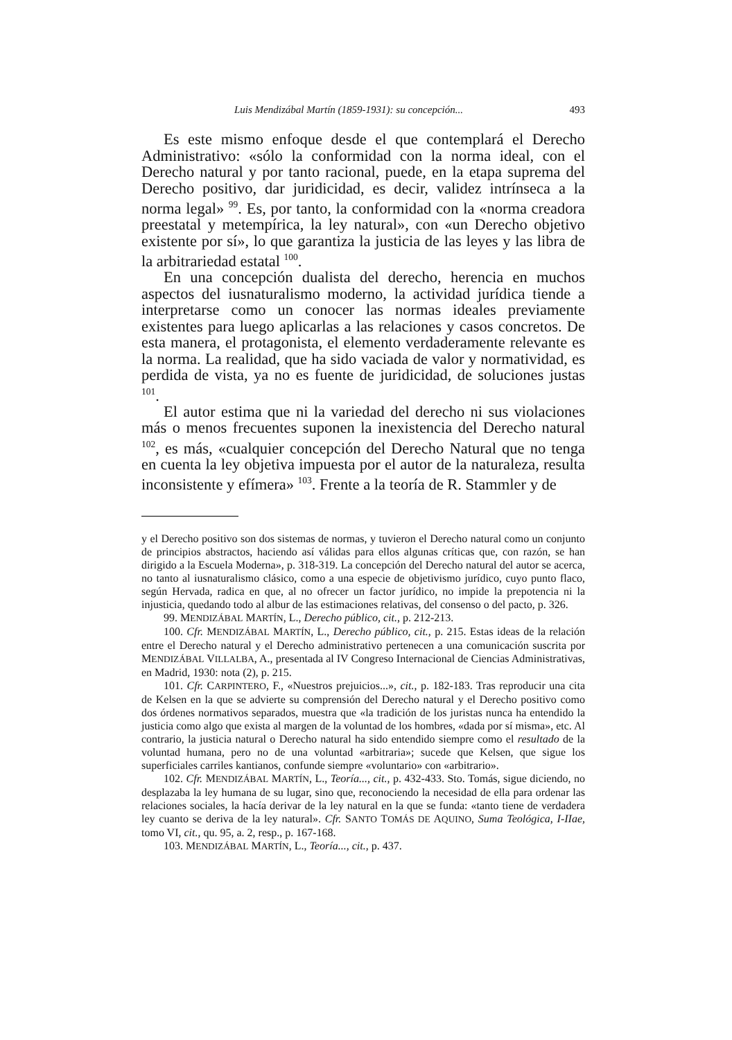Luis Mendizábal Martín (1859-1931): su concepción... 493
Es este mismo enfoque desde el que contemplará el Derecho Administrativo: «sólo la conformidad con la norma ideal, con el Derecho natural y por tanto racional, puede, en la etapa suprema del Derecho positivo, dar juridicidad, es decir, validez intrínseca a la norma legal» <sup>99</sup>. Es, por tanto, la conformidad con la «norma creadora preestatal y metempírica, la ley natural», con «un Derecho objetivo existente por sí», lo que garantiza la justicia de las leyes y las libra de la arbitrariedad estatal <sup>100</sup>.
En una concepción dualista del derecho, herencia en muchos aspectos del iusnaturalismo moderno, la actividad jurídica tiende a interpretarse como un conocer las normas ideales previamente existentes para luego aplicarlas a las relaciones y casos concretos. De esta manera, el protagonista, el elemento verdaderamente relevante es la norma. La realidad, que ha sido vaciada de valor y normatividad, es perdida de vista, ya no es fuente de juridicidad, de soluciones justas <sup>101</sup>.
El autor estima que ni la variedad del derecho ni sus violaciones más o menos frecuentes suponen la inexistencia del Derecho natural <sup>102</sup>, es más, «cualquier concepción del Derecho Natural que no tenga en cuenta la ley objetiva impuesta por el autor de la naturaleza, resulta inconsistente y efímera» <sup>103</sup>. Frente a la teoría de R. Stammler y de
y el Derecho positivo son dos sistemas de normas, y tuvieron el Derecho natural como un conjunto de principios abstractos, haciendo así válidas para ellos algunas críticas que, con razón, se han dirigido a la Escuela Moderna», p. 318-319. La concepción del Derecho natural del autor se acerca, no tanto al iusnaturalismo clásico, como a una especie de objetivismo jurídico, cuyo punto flaco, según Hervada, radica en que, al no ofrecer un factor jurídico, no impide la prepotencia ni la injusticia, quedando todo al albur de las estimaciones relativas, del consenso o del pacto, p. 326.
99. MENDIZÁBAL MARTÍN, L., Derecho público, cit., p. 212-213.
100. Cfr. MENDIZÁBAL MARTÍN, L., Derecho público, cit., p. 215. Estas ideas de la relación entre el Derecho natural y el Derecho administrativo pertenecen a una comunicación suscrita por MENDIZÁBAL VILLALBA, A., presentada al IV Congreso Internacional de Ciencias Administrativas, en Madrid, 1930: nota (2), p. 215.
101. Cfr. CARPINTERO, F., «Nuestros prejuicios...», cit., p. 182-183. Tras reproducir una cita de Kelsen en la que se advierte su comprensión del Derecho natural y el Derecho positivo como dos órdenes normativos separados, muestra que «la tradición de los juristas nunca ha entendido la justicia como algo que exista al margen de la voluntad de los hombres, «dada por sí misma», etc. Al contrario, la justicia natural o Derecho natural ha sido entendido siempre como el resultado de la voluntad humana, pero no de una voluntad «arbitraria»; sucede que Kelsen, que sigue los superficiales carriles kantianos, confunde siempre «voluntario» con «arbitrario».
102. Cfr. MENDIZÁBAL MARTÍN, L., Teoría..., cit., p. 432-433. Sto. Tomás, sigue diciendo, no desplazaba la ley humana de su lugar, sino que, reconociendo la necesidad de ella para ordenar las relaciones sociales, la hacía derivar de la ley natural en la que se funda: «tanto tiene de verdadera ley cuanto se deriva de la ley natural». Cfr. SANTO TOMÁS DE AQUINO, Suma Teológica, I-IIae, tomo VI, cit., qu. 95, a. 2, resp., p. 167-168.
103. MENDIZÁBAL MARTÍN, L., Teoría..., cit., p. 437.